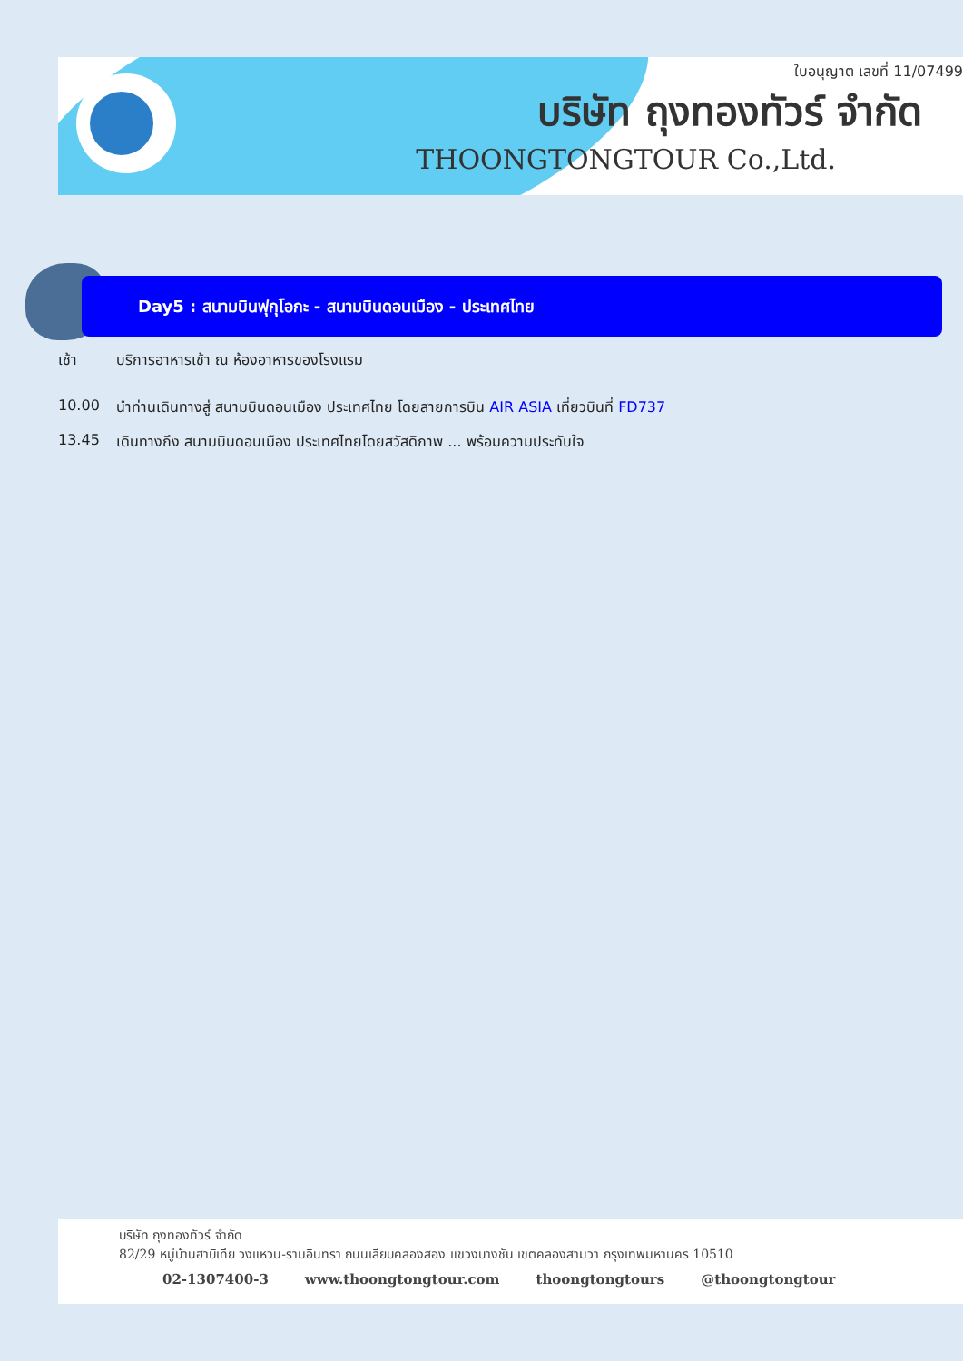ใบอนุญาต เลขที่ 11/07499
บริษัท ถุงทองทัวร์ จำกัด
THOONGTONGTOUR Co.,Ltd.
Day5 : สนามบินฟุกุโอกะ - สนามบินดอนเมือง - ประเทศไทย
เช้า บริการอาหารเช้า ณ ห้องอาหารของโรงแรม
10.00 นำท่านเดินทางสู่ สนามบินดอนเมือง ประเทศไทย โดยสายการบิน AIR ASIA เที่ยวบินที่ FD737
13.45 เดินทางถึง สนามบินดอนเมือง ประเทศไทยโดยสวัสดิภาพ ... พร้อมความประทับใจ
บริษัท ถุงทองทัวร์ จำกัด
82/29 หมู่บ้านฮาบิเทีย วงแหวน-รามอินทรา ถนนเลียบคลองสอง แขวงบางชัน เขตคลองสามวา กรุงเทพมหานคร 10510
02-1307400-3 www.thoongtongtour.com thoongtongtours @thoongtongtour